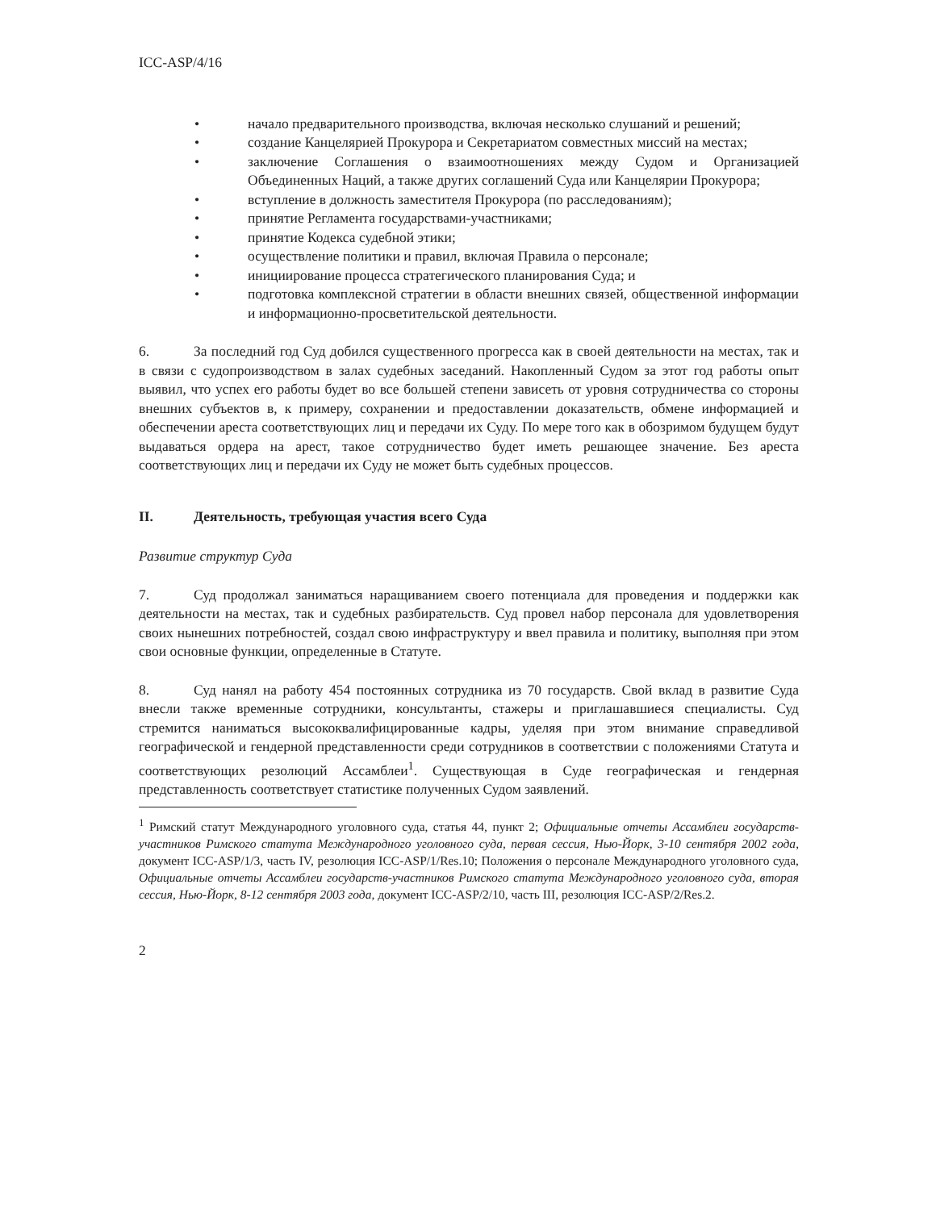ICC-ASP/4/16
• начало предварительного производства, включая несколько слушаний и решений;
• создание Канцелярией Прокурора и Секретариатом совместных миссий на местах;
• заключение Соглашения о взаимоотношениях между Судом и Организацией Объединенных Наций, а также других соглашений Суда или Канцелярии Прокурора;
• вступление в должность заместителя Прокурора (по расследованиям);
• принятие Регламента государствами-участниками;
• принятие Кодекса судебной этики;
• осуществление политики и правил, включая Правила о персонале;
• инициирование процесса стратегического планирования Суда; и
• подготовка комплексной стратегии в области внешних связей, общественной информации и информационно-просветительской деятельности.
6. За последний год Суд добился существенного прогресса как в своей деятельности на местах, так и в связи с судопроизводством в залах судебных заседаний. Накопленный Судом за этот год работы опыт выявил, что успех его работы будет во все большей степени зависеть от уровня сотрудничества со стороны внешних субъектов в, к примеру, сохранении и предоставлении доказательств, обмене информацией и обеспечении ареста соответствующих лиц и передачи их Суду. По мере того как в обозримом будущем будут выдаваться ордера на арест, такое сотрудничество будет иметь решающее значение. Без ареста соответствующих лиц и передачи их Суду не может быть судебных процессов.
II. Деятельность, требующая участия всего Суда
Развитие структур Суда
7. Суд продолжал заниматься наращиванием своего потенциала для проведения и поддержки как деятельности на местах, так и судебных разбирательств. Суд провел набор персонала для удовлетворения своих нынешних потребностей, создал свою инфраструктуру и ввел правила и политику, выполняя при этом свои основные функции, определенные в Статуте.
8. Суд нанял на работу 454 постоянных сотрудника из 70 государств. Свой вклад в развитие Суда внесли также временные сотрудники, консультанты, стажеры и приглашавшиеся специалисты. Суд стремится наниматься высококвалифицированные кадры, уделяя при этом внимание справедливой географической и гендерной представленности среди сотрудников в соответствии с положениями Статута и соответствующих резолюций Ассамблеи<sup>1</sup>. Существующая в Суде географическая и гендерная представленность соответствует статистике полученных Судом заявлений.
<sup>1</sup> Римский статут Международного уголовного суда, статья 44, пункт 2; Официальные отчеты Ассамблеи государств-участников Римского статута Международного уголовного суда, первая сессия, Нью-Йорк, 3-10 сентября 2002 года, документ ICC-ASP/1/3, часть IV, резолюция ICC-ASP/1/Res.10; Положения о персонале Международного уголовного суда, Официальные отчеты Ассамблеи государств-участников Римского статута Международного уголовного суда, вторая сессия, Нью-Йорк, 8-12 сентября 2003 года, документ ICC-ASP/2/10, часть III, резолюция ICC-ASP/2/Res.2.
2